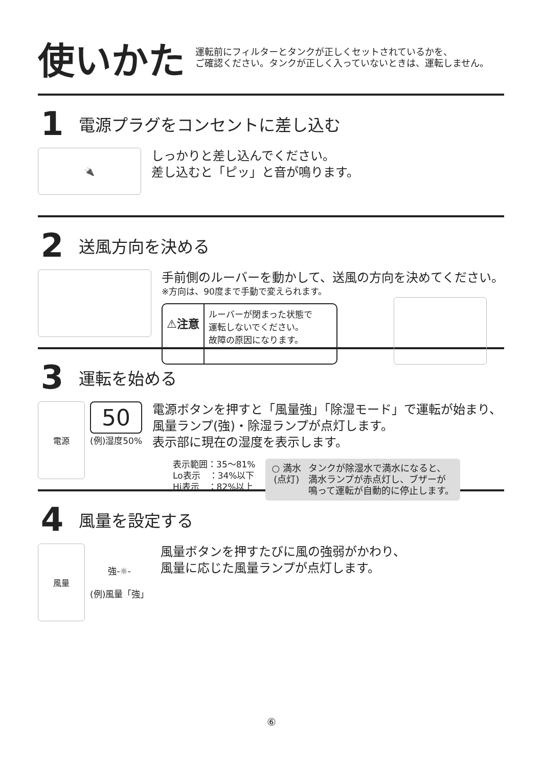使いかた
運転前にフィルターとタンクが正しくセットされているかを、
ご確認ください。タンクが正しく入っていないときは、運転しません。
1 電源プラグをコンセントに差し込む
🔌
しっかりと差し込んでください。
差し込むと「ピッ」と音が鳴ります。
2 送風方向を決める
手前側のルーバーを動かして、送風の方向を決めてください。
※方向は、90度まで手動で変えられます。
⚠注意 ルーバーが閉まった状態で
運転しないでください。
故障の原因になります。
3 運転を始める
電源
50
(例)湿度50%
電源ボタンを押すと「風量強」「除湿モード」で運転が始まり、
風量ランプ(強)・除湿ランプが点灯します。
表示部に現在の湿度を表示します。
表示範囲：35～81%
Lo表示　：34%以下
Hi表示　：82%以上
○ 満水
(点灯)
タンクが除湿水で満水になると、
満水ランプが赤点灯し、ブザーが
鳴って運転が自動的に停止します。
4 風量を設定する
風量
強-☼-
(例)風量「強」
風量ボタンを押すたびに風の強弱がかわり、
風量に応じた風量ランプが点灯します。
⑥